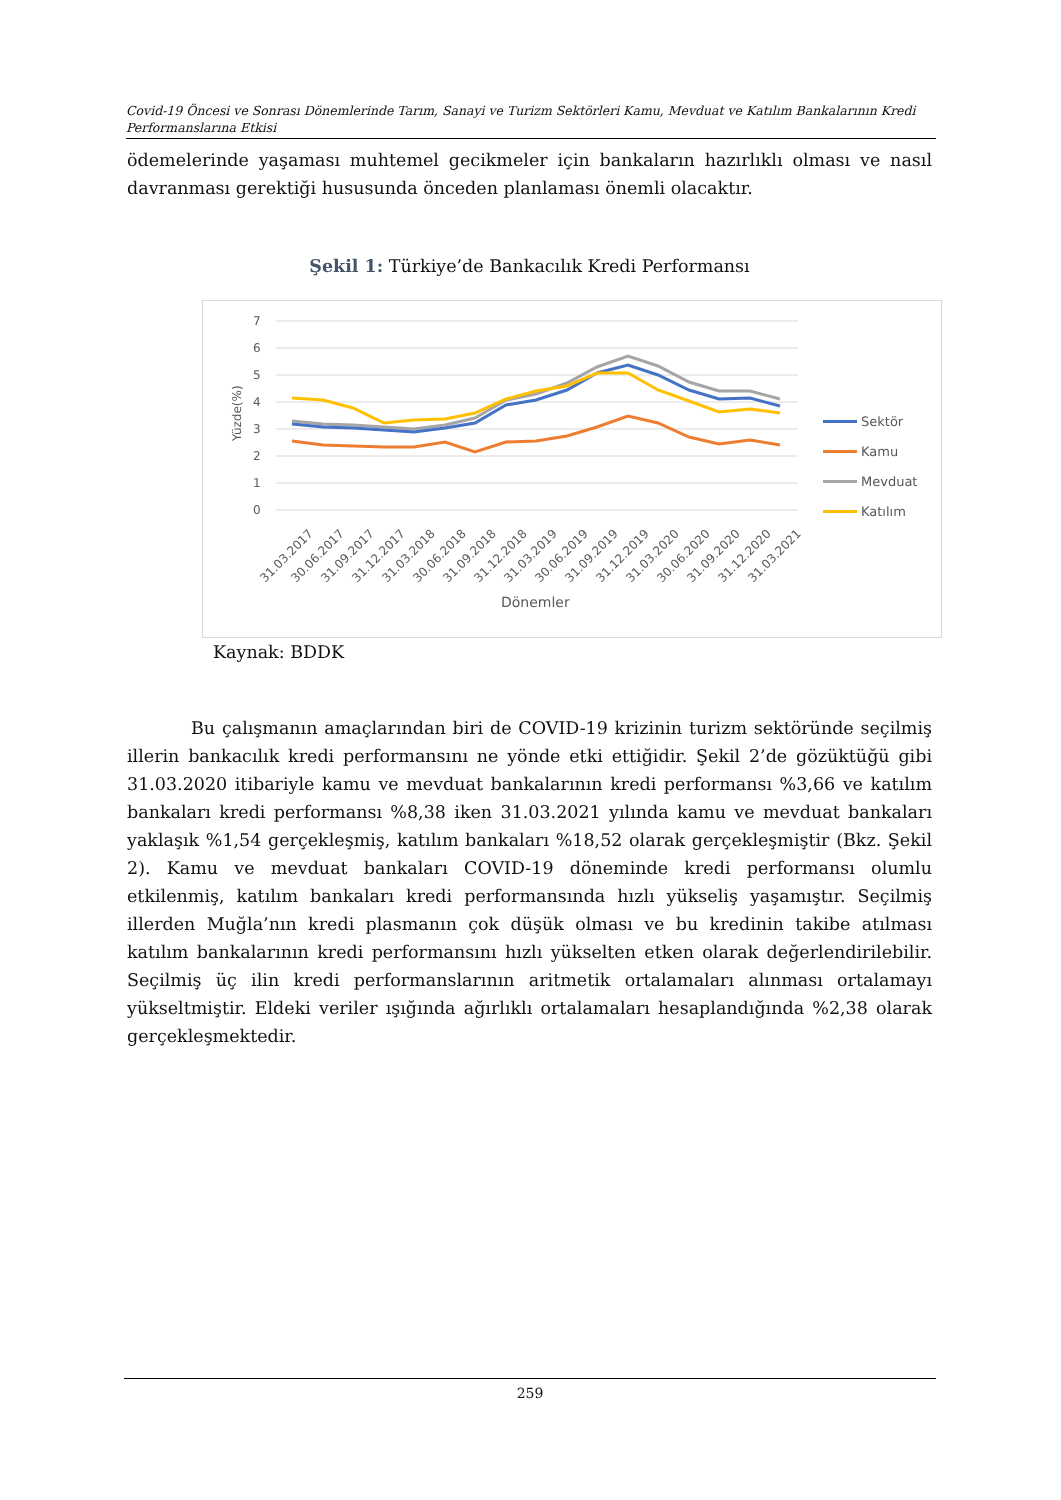Covid-19 Öncesi ve Sonrası Dönemlerinde Tarım, Sanayi ve Turizm Sektörleri Kamu, Mevduat ve Katılım Bankalarının Kredi Performanslarına Etkisi
ödemelerinde yaşaması muhtemel gecikmeler için bankaların hazırlıklı olması ve nasıl davranması gerektiği hususunda önceden planlaması önemli olacaktır.
Şekil 1: Türkiye’de Bankacılık Kredi Performansı
7
6
5
4
3
2
1
0
Yüzde(%)
Sektör
Kamu
Mevduat
Katılım
31.03.2017
30.06.2017
31.09.2017
31.12.2017
31.03.2018
30.06.2018
31.09.2018
31.12.2018
31.03.2019
30.06.2019
31.09.2019
31.12.2019
31.03.2020
30.06.2020
31.09.2020
31.12.2020
31.03.2021
Dönemler
Kaynak: BDDK
Bu çalışmanın amaçlarından biri de COVID-19 krizinin turizm sektöründe seçilmiş illerin bankacılık kredi performansını ne yönde etki ettiğidir. Şekil 2’de gözüktüğü gibi 31.03.2020 itibariyle kamu ve mevduat bankalarının kredi performansı %3,66 ve katılım bankaları kredi performansı %8,38 iken 31.03.2021 yılında kamu ve mevduat bankaları yaklaşık %1,54 gerçekleşmiş, katılım bankaları %18,52 olarak gerçekleşmiştir (Bkz. Şekil 2). Kamu ve mevduat bankaları COVID-19 döneminde kredi performansı olumlu etkilenmiş, katılım bankaları kredi performansında hızlı yükseliş yaşamıştır. Seçilmiş illerden Muğla’nın kredi plasmanın çok düşük olması ve bu kredinin takibe atılması katılım bankalarının kredi performansını hızlı yükselten etken olarak değerlendirilebilir. Seçilmiş üç ilin kredi performanslarının aritmetik ortalamaları alınması ortalamayı yükseltmiştir. Eldeki veriler ışığında ağırlıklı ortalamaları hesaplandığında %2,38 olarak gerçekleşmektedir.
259